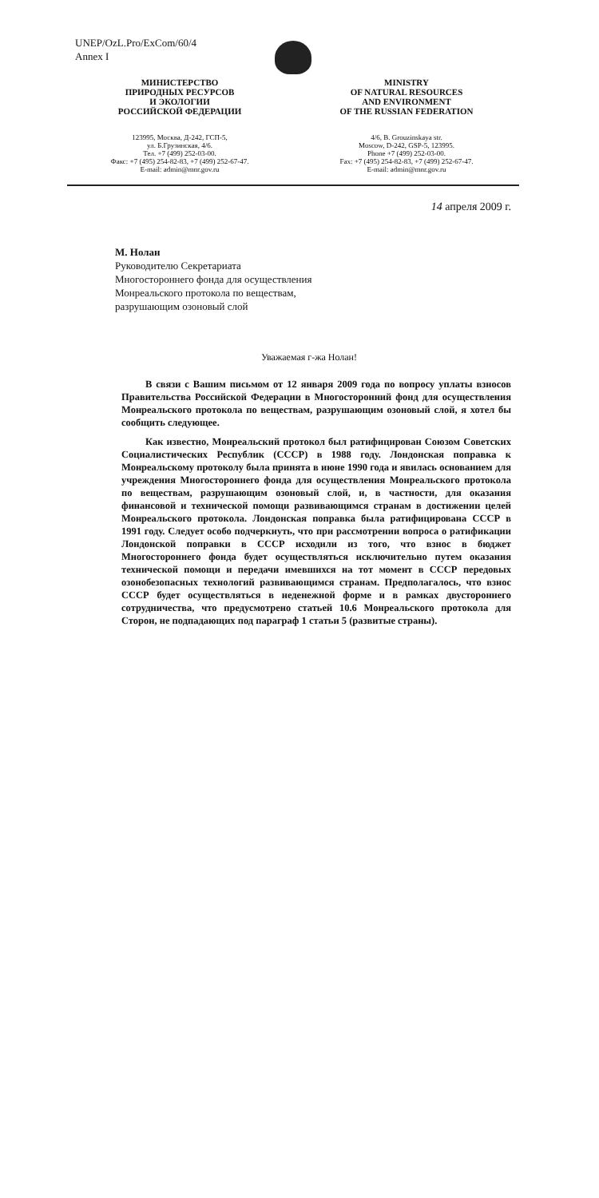UNEP/OzL.Pro/ExCom/60/4
Annex I
МИНИСТЕРСТВО
ПРИРОДНЫХ РЕСУРСОВ
И ЭКОЛОГИИ
РОССИЙСКОЙ ФЕДЕРАЦИИ
MINISTRY
OF NATURAL RESOURCES
AND ENVIRONMENT
OF THE RUSSIAN FEDERATION
123995, Москва, Д-242, ГСП-5,
ул. Б.Грузинская, 4/6.
Тел. +7 (499) 252-03-00.
Факс: +7 (495) 254-82-83, +7 (499) 252-67-47.
E-mail: admin@mnr.gov.ru
4/6, B. Grouzinskaya str.
Moscow, D-242, GSP-5, 123995.
Phone +7 (499) 252-03-00.
Fax: +7 (495) 254-82-83, +7 (499) 252-67-47.
E-mail: admin@mnr.gov.ru
14 апреля 2009 г.
М. Нолан
Руководителю Секретариата
Многостороннего фонда для осуществления
Монреальского протокола по веществам,
разрушающим озоновый слой
Уважаемая г-жа Нолан!
В связи с Вашим письмом от 12 января 2009 года по вопросу уплаты взносов Правительства Российской Федерации в Многосторонний фонд для осуществления Монреальского протокола по веществам, разрушающим озоновый слой, я хотел бы сообщить следующее.
Как известно, Монреальский протокол был ратифицирован Союзом Советских Социалистических Республик (СССР) в 1988 году. Лондонская поправка к Монреальскому протоколу была принята в июне 1990 года и явилась основанием для учреждения Многостороннего фонда для осуществления Монреальского протокола по веществам, разрушающим озоновый слой, и, в частности, для оказания финансовой и технической помощи развивающимся странам в достижении целей Монреальского протокола. Лондонская поправка была ратифицирована СССР в 1991 году. Следует особо подчеркнуть, что при рассмотрении вопроса о ратификации Лондонской поправки в СССР исходили из того, что взнос в бюджет Многостороннего фонда будет осуществляться исключительно путем оказания технической помощи и передачи имевшихся на тот момент в СССР передовых озонобезопасных технологий развивающимся странам. Предполагалось, что взнос СССР будет осуществляться в неденежной форме и в рамках двустороннего сотрудничества, что предусмотрено статьей 10.6 Монреальского протокола для Сторон, не подпадающих под параграф 1 статьи 5 (развитые страны).